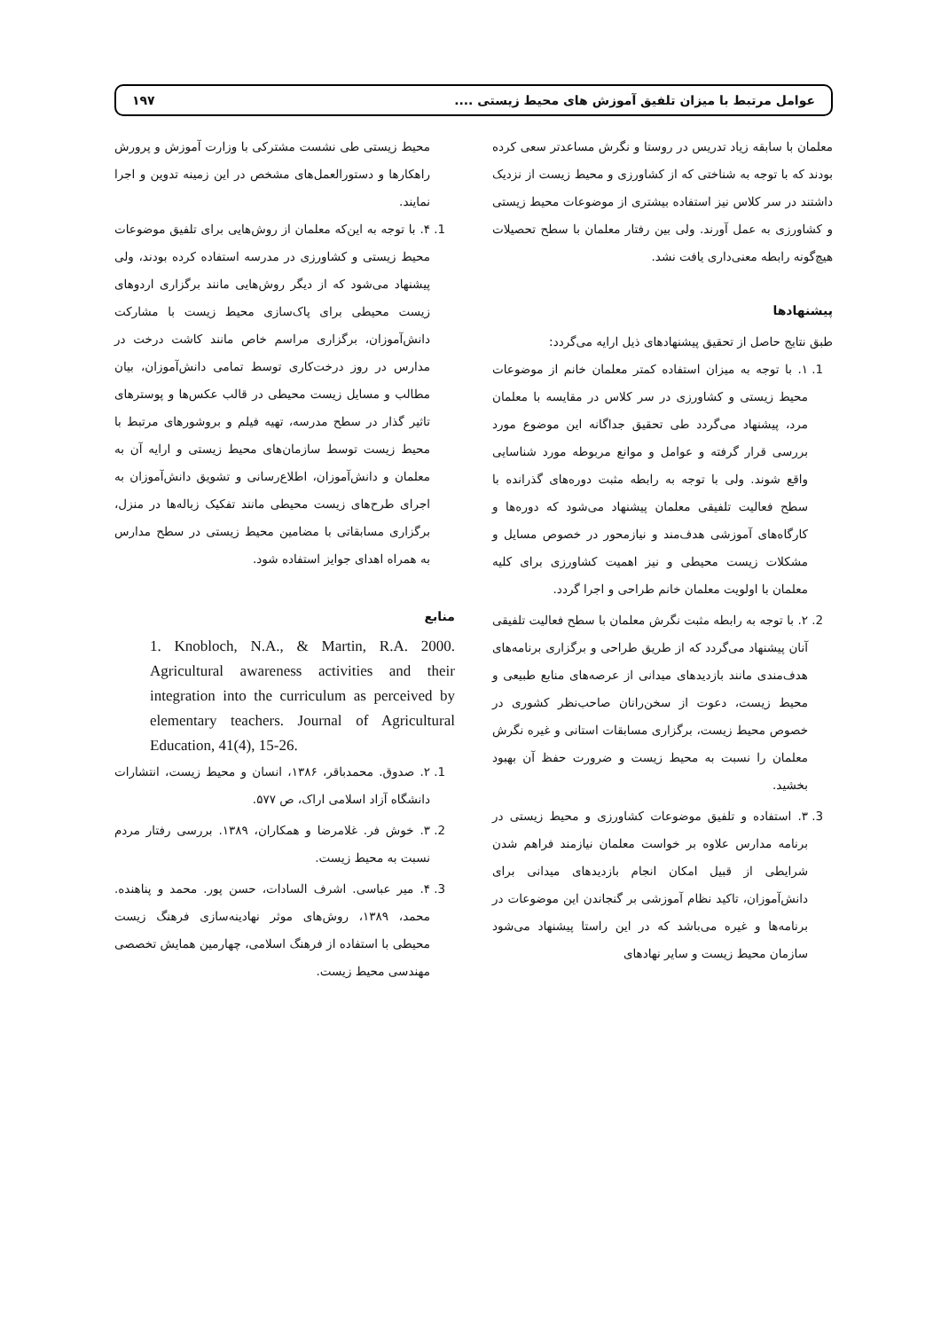عوامل مرتبط با میزان تلفیق آموزش های محیط زیستی .... ۱۹۷
معلمان با سابقه زیاد تدریس در روستا و نگرش مساعدتر سعی کرده بودند که با توجه به شناختی که از کشاورزی و محیط زیست از نزدیک داشتند در سر کلاس نیز استفاده بیشتری از موضوعات محیط زیستی و کشاورزی به عمل آورند. ولی بین رفتار معلمان با سطح تحصیلات هیچ‌گونه رابطه معنی‌داری یافت نشد.
پیشنهادها
طبق نتایج حاصل از تحقیق پیشنهادهای ذیل ارایه می‌گردد:
1. ۱. با توجه به میزان استفاده کمتر معلمان خانم از موضوعات محیط زیستی و کشاورزی در سر کلاس در مقایسه با معلمان مرد، پیشنهاد می‌گردد طی تحقیق جداگانه این موضوع مورد بررسی قرار گرفته و عوامل و موانع مربوطه مورد شناسایی واقع شوند. ولی با توجه به رابطه مثبت دوره‌های گذرانده با سطح فعالیت تلفیقی معلمان پیشنهاد می‌شود که دوره‌ها و کارگاه‌های آموزشی هدف‌مند و نیازمحور در خصوص مسایل و مشکلات زیست محیطی و نیز اهمیت کشاورزی برای کلیه معلمان با اولویت معلمان خانم طراحی و اجرا گردد.
2. ۲. با توجه به رابطه مثبت نگرش معلمان با سطح فعالیت تلفیقی آنان پیشنهاد می‌گردد که از طریق طراحی و برگزاری برنامه‌های هدف‌مندی مانند بازدیدهای میدانی از عرصه‌های منابع طبیعی و محیط زیست، دعوت از سخن‌رانان صاحب‌نظر کشوری در خصوص محیط زیست، برگزاری مسابقات استانی و غیره نگرش معلمان را نسبت به محیط زیست و ضرورت حفظ آن بهبود بخشید.
3. ۳. استفاده و تلفیق موضوعات کشاورزی و محیط زیستی در برنامه مدارس علاوه بر خواست معلمان نیازمند فراهم شدن شرایطی از قبیل امکان انجام بازدیدهای میدانی برای دانش‌آموزان، تاکید نظام آموزشی بر گنجاندن این موضوعات در برنامه‌ها و غیره می‌باشد که در این راستا پیشنهاد می‌شود سازمان محیط زیست و سایر نهادهای
محیط زیستی طی نشست مشترکی با وزارت آموزش و پرورش راهکارها و دستورالعمل‌های مشخص در این زمینه تدوین و اجرا نمایند.
1. ۴. با توجه به این‌که معلمان از روش‌هایی برای تلفیق موضوعات محیط زیستی و کشاورزی در مدرسه استفاده کرده بودند، ولی پیشنهاد می‌شود که از دیگر روش‌هایی مانند برگزاری اردوهای زیست محیطی برای پاک‌سازی محیط زیست با مشارکت دانش‌آموزان، برگزاری مراسم خاص مانند کاشت درخت در مدارس در روز درخت‌کاری توسط تمامی دانش‌آموزان، بیان مطالب و مسایل زیست محیطی در قالب عکس‌ها و پوسترهای تاثیر گذار در سطح مدرسه، تهیه فیلم و بروشورهای مرتبط با محیط زیست توسط سازمان‌های محیط زیستی و ارایه آن به معلمان و دانش‌آموزان، اطلاع‌رسانی و تشویق دانش‌آموزان به اجرای طرح‌های زیست محیطی مانند تفکیک زباله‌ها در منزل، برگزاری مسابقاتی با مضامین محیط زیستی در سطح مدارس به همراه اهدای جوایز استفاده شود.
منابع
1. Knobloch, N.A., & Martin, R.A. 2000. Agricultural awareness activities and their integration into the curriculum as perceived by elementary teachers. Journal of Agricultural Education, 41(4), 15-26.
1. ۲. صدوق. محمدباقر، ۱۳۸۶، انسان و محیط زیست، انتشارات دانشگاه آزاد اسلامی اراک، ص ۵۷۷.
2. ۳. خوش فر. غلامرضا و همکاران، ۱۳۸۹. بررسی رفتار مردم نسبت به محیط زیست.
3. ۴. میر عباسی. اشرف السادات، حسن پور. محمد و پناهنده. محمد، ۱۳۸۹، روش‌های موثر نهادینه‌سازی فرهنگ زیست محیطی با استفاده از فرهنگ اسلامی، چهارمین همایش تخصصی مهندسی محیط زیست.